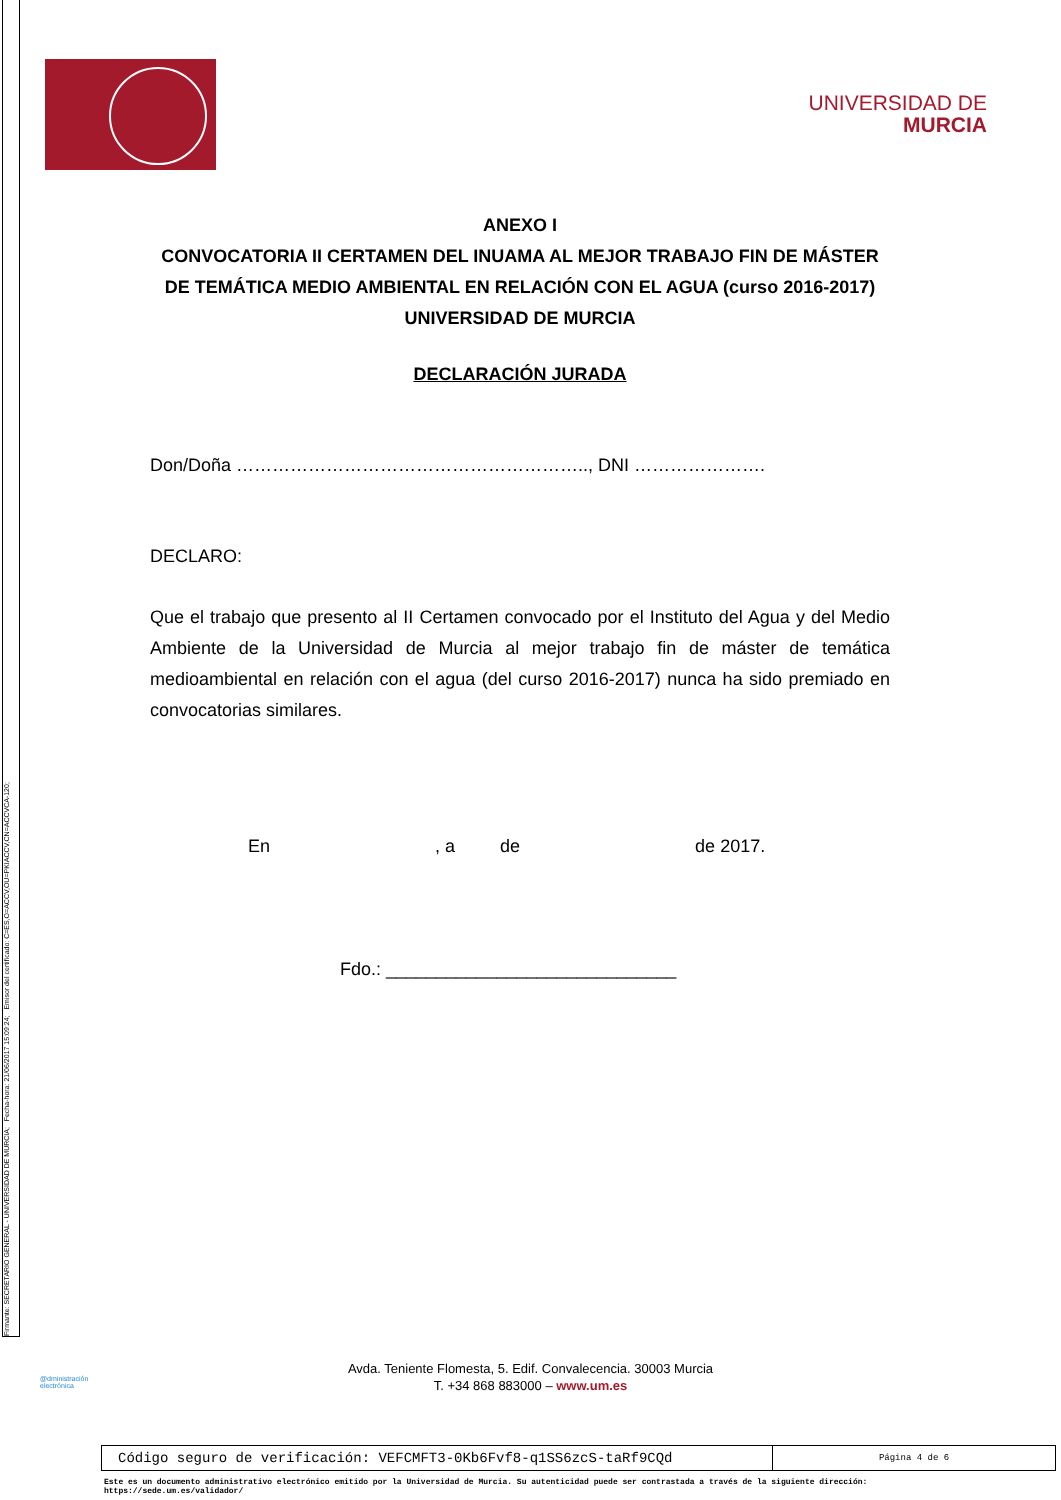Firmante: SECRETARIO GENERAL - UNIVERSIDAD DE MURCIA; Fecha-hora: 21/06/2017 15:09:24; Emisor del certificado: C=ES,O=ACCV,OU=PKIACCV,CN=ACCVCA-120;
UNIVERSIDAD DE
MURCIA
ANEXO I
CONVOCATORIA II CERTAMEN DEL INUAMA AL MEJOR TRABAJO FIN DE MÁSTER DE TEMÁTICA MEDIO AMBIENTAL EN RELACIÓN CON EL AGUA (curso 2016-2017)
UNIVERSIDAD DE MURCIA
DECLARACIÓN JURADA
Don/Doña ………………………………………………….., DNI ………………….
DECLARO:
Que el trabajo que presento al II Certamen convocado por el Instituto del Agua y del Medio Ambiente de la Universidad de Murcia al mejor trabajo fin de máster de temática medioambiental en relación con el agua (del curso 2016-2017) nunca ha sido premiado en convocatorias similares.
En , a de de 2017.
Fdo.: _____________________________
Avda. Teniente Flomesta, 5. Edif. Convalecencia. 30003 Murcia
T. +34 868 883000 – www.um.es
@dministración
electrónica
| Código seguro de verificación: VEFCMFT3-0Kb6Fvf8-q1SS6zcS-taRf9CQd | Página 4 de 6 |
Este es un documento administrativo electrónico emitido por la Universidad de Murcia. Su autenticidad puede ser contrastada a través de la siguiente dirección:
https://sede.um.es/validador/